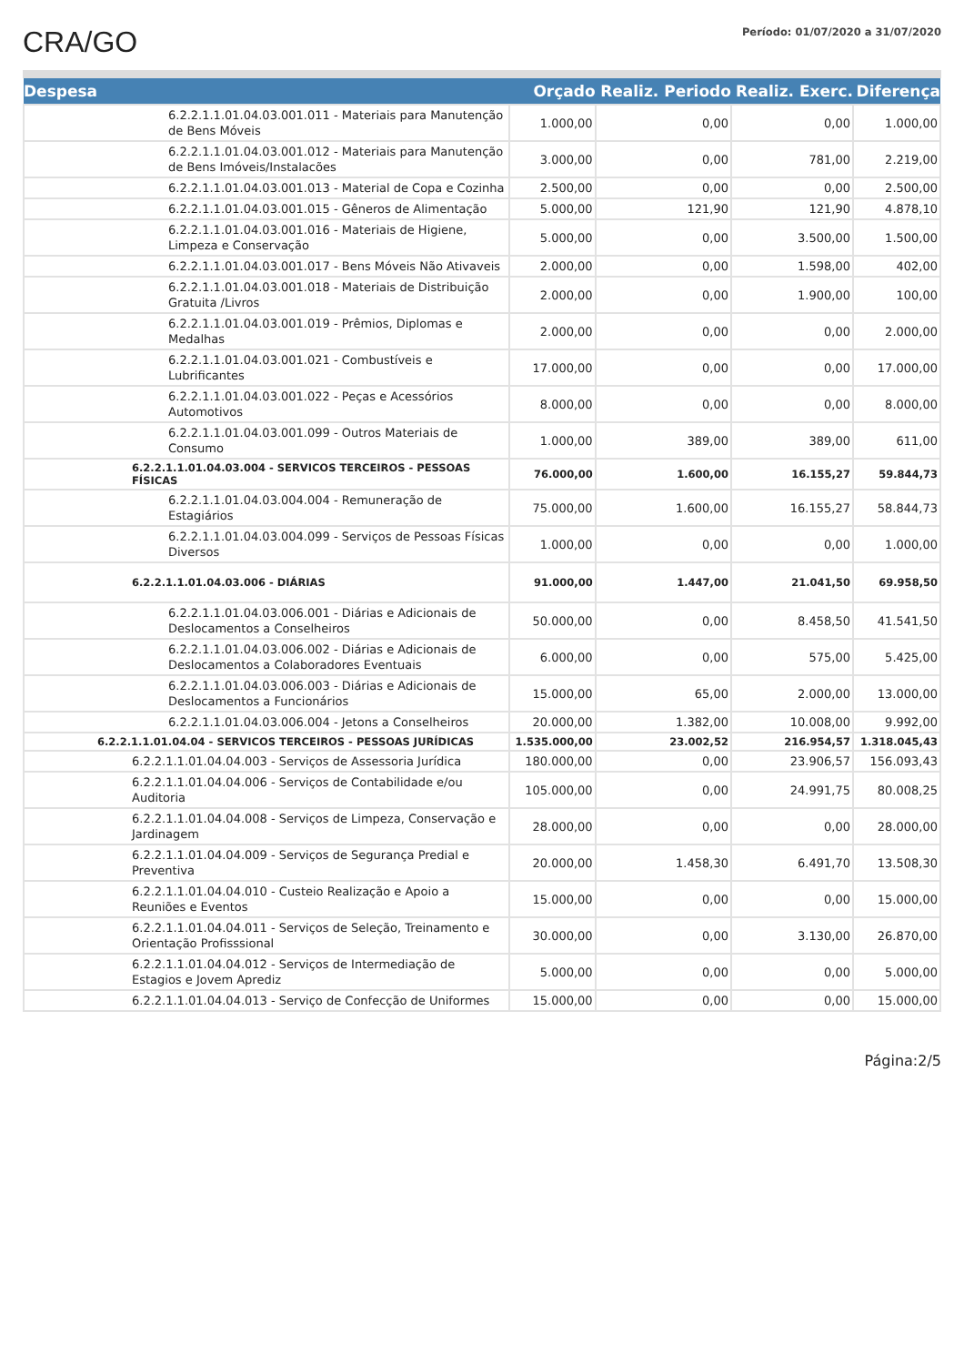CRA/GO
Período: 01/07/2020 a 31/07/2020
| Despesa | Orçado | Realiz. Periodo | Realiz. Exerc. | Diferença |
| --- | --- | --- | --- | --- |
| 6.2.2.1.1.01.04.03.001.011 - Materiais para Manutenção de Bens Móveis | 1.000,00 | 0,00 | 0,00 | 1.000,00 |
| 6.2.2.1.1.01.04.03.001.012 - Materiais para Manutenção de Bens Imóveis/Instalacões | 3.000,00 | 0,00 | 781,00 | 2.219,00 |
| 6.2.2.1.1.01.04.03.001.013 - Material de Copa e Cozinha | 2.500,00 | 0,00 | 0,00 | 2.500,00 |
| 6.2.2.1.1.01.04.03.001.015 - Gêneros de Alimentação | 5.000,00 | 121,90 | 121,90 | 4.878,10 |
| 6.2.2.1.1.01.04.03.001.016 - Materiais de Higiene, Limpeza e Conservação | 5.000,00 | 0,00 | 3.500,00 | 1.500,00 |
| 6.2.2.1.1.01.04.03.001.017 - Bens Móveis Não Ativaveis | 2.000,00 | 0,00 | 1.598,00 | 402,00 |
| 6.2.2.1.1.01.04.03.001.018 - Materiais de Distribuição Gratuita /Livros | 2.000,00 | 0,00 | 1.900,00 | 100,00 |
| 6.2.2.1.1.01.04.03.001.019 - Prêmios, Diplomas e Medalhas | 2.000,00 | 0,00 | 0,00 | 2.000,00 |
| 6.2.2.1.1.01.04.03.001.021 - Combustíveis e Lubrificantes | 17.000,00 | 0,00 | 0,00 | 17.000,00 |
| 6.2.2.1.1.01.04.03.001.022 - Peças e Acessórios Automotivos | 8.000,00 | 0,00 | 0,00 | 8.000,00 |
| 6.2.2.1.1.01.04.03.001.099 - Outros Materiais de Consumo | 1.000,00 | 389,00 | 389,00 | 611,00 |
| 6.2.2.1.1.01.04.03.004 - SERVICOS TERCEIROS - PESSOAS FÍSICAS | 76.000,00 | 1.600,00 | 16.155,27 | 59.844,73 |
| 6.2.2.1.1.01.04.03.004.004 - Remuneração de Estagiários | 75.000,00 | 1.600,00 | 16.155,27 | 58.844,73 |
| 6.2.2.1.1.01.04.03.004.099 - Serviços de Pessoas Físicas Diversos | 1.000,00 | 0,00 | 0,00 | 1.000,00 |
| 6.2.2.1.1.01.04.03.006 - DIÁRIAS | 91.000,00 | 1.447,00 | 21.041,50 | 69.958,50 |
| 6.2.2.1.1.01.04.03.006.001 - Diárias e Adicionais de Deslocamentos a Conselheiros | 50.000,00 | 0,00 | 8.458,50 | 41.541,50 |
| 6.2.2.1.1.01.04.03.006.002 - Diárias e Adicionais de Deslocamentos a Colaboradores Eventuais | 6.000,00 | 0,00 | 575,00 | 5.425,00 |
| 6.2.2.1.1.01.04.03.006.003 - Diárias e Adicionais de Deslocamentos a Funcionários | 15.000,00 | 65,00 | 2.000,00 | 13.000,00 |
| 6.2.2.1.1.01.04.03.006.004 - Jetons a Conselheiros | 20.000,00 | 1.382,00 | 10.008,00 | 9.992,00 |
| 6.2.2.1.1.01.04.04 - SERVICOS TERCEIROS - PESSOAS JURÍDICAS | 1.535.000,00 | 23.002,52 | 216.954,57 | 1.318.045,43 |
| 6.2.2.1.1.01.04.04.003 - Serviços de Assessoria Jurídica | 180.000,00 | 0,00 | 23.906,57 | 156.093,43 |
| 6.2.2.1.1.01.04.04.006 - Serviços de Contabilidade e/ou Auditoria | 105.000,00 | 0,00 | 24.991,75 | 80.008,25 |
| 6.2.2.1.1.01.04.04.008 - Serviços de Limpeza, Conservação e Jardinagem | 28.000,00 | 0,00 | 0,00 | 28.000,00 |
| 6.2.2.1.1.01.04.04.009 - Serviços de Segurança Predial e Preventiva | 20.000,00 | 1.458,30 | 6.491,70 | 13.508,30 |
| 6.2.2.1.1.01.04.04.010 - Custeio Realização e Apoio a Reuniões e Eventos | 15.000,00 | 0,00 | 0,00 | 15.000,00 |
| 6.2.2.1.1.01.04.04.011 - Serviços de Seleção, Treinamento e Orientação Profisssional | 30.000,00 | 0,00 | 3.130,00 | 26.870,00 |
| 6.2.2.1.1.01.04.04.012 - Serviços de Intermediação de Estagios e Jovem Aprediz | 5.000,00 | 0,00 | 0,00 | 5.000,00 |
| 6.2.2.1.1.01.04.04.013 - Serviço de Confecção de Uniformes | 15.000,00 | 0,00 | 0,00 | 15.000,00 |
Página:2/5